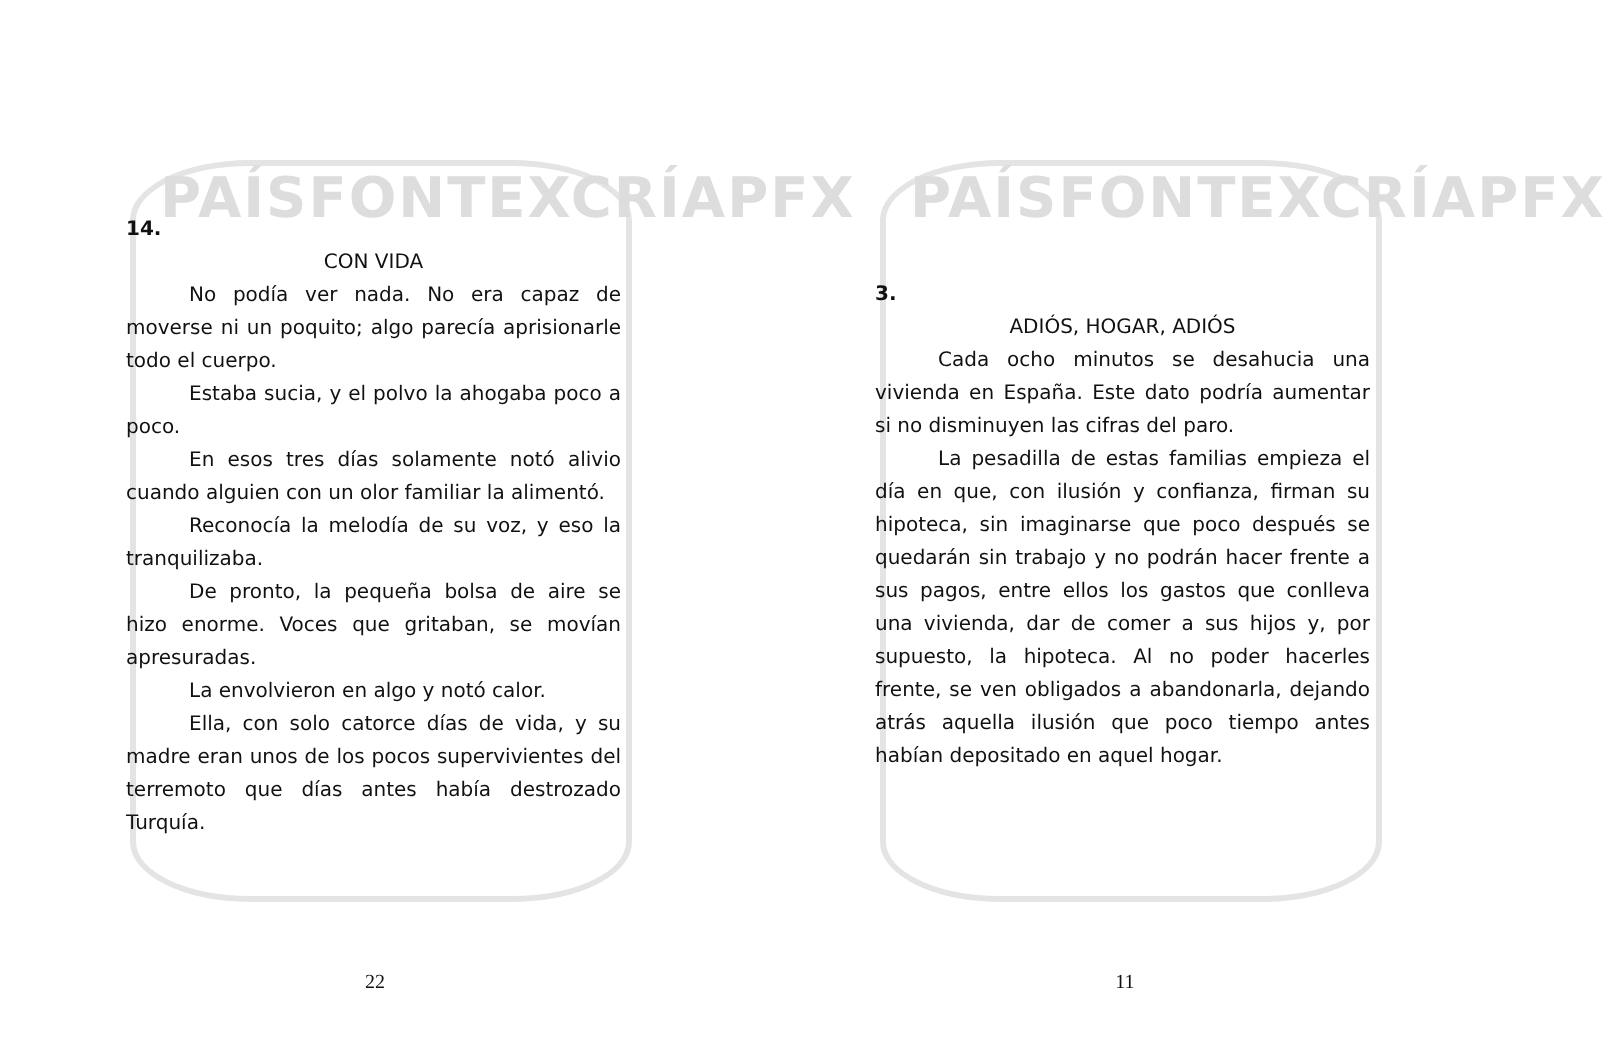PAÍSFONTEXCRÍAPFX
14.
CON VIDA
No podía ver nada. No era capaz de moverse ni un poquito; algo parecía aprisionarle todo el cuerpo.
Estaba sucia, y el polvo la ahogaba poco a poco.
En esos tres días solamente notó alivio cuando alguien con un olor familiar la alimentó.
Reconocía la melodía de su voz, y eso la tranquilizaba.
De pronto, la pequeña bolsa de aire se hizo enorme. Voces que gritaban, se movían apresuradas.
La envolvieron en algo y notó calor.
Ella, con solo catorce días de vida, y su madre eran unos de los pocos supervivientes del terremoto que días antes había destrozado Turquía.
22
PAÍSFONTEXCRÍAPFX
3.
ADIÓS, HOGAR, ADIÓS
Cada ocho minutos se desahucia una vivienda en España. Este dato podría aumentar si no disminuyen las cifras del paro.
La pesadilla de estas familias empieza el día en que, con ilusión y confianza, firman su hipoteca, sin imaginarse que poco después se quedarán sin trabajo y no podrán hacer frente a sus pagos, entre ellos los gastos que conlleva una vivienda, dar de comer a sus hijos y, por supuesto, la hipoteca. Al no poder hacerles frente, se ven obligados a abandonarla, dejando atrás aquella ilusión que poco tiempo antes habían depositado en aquel hogar.
11